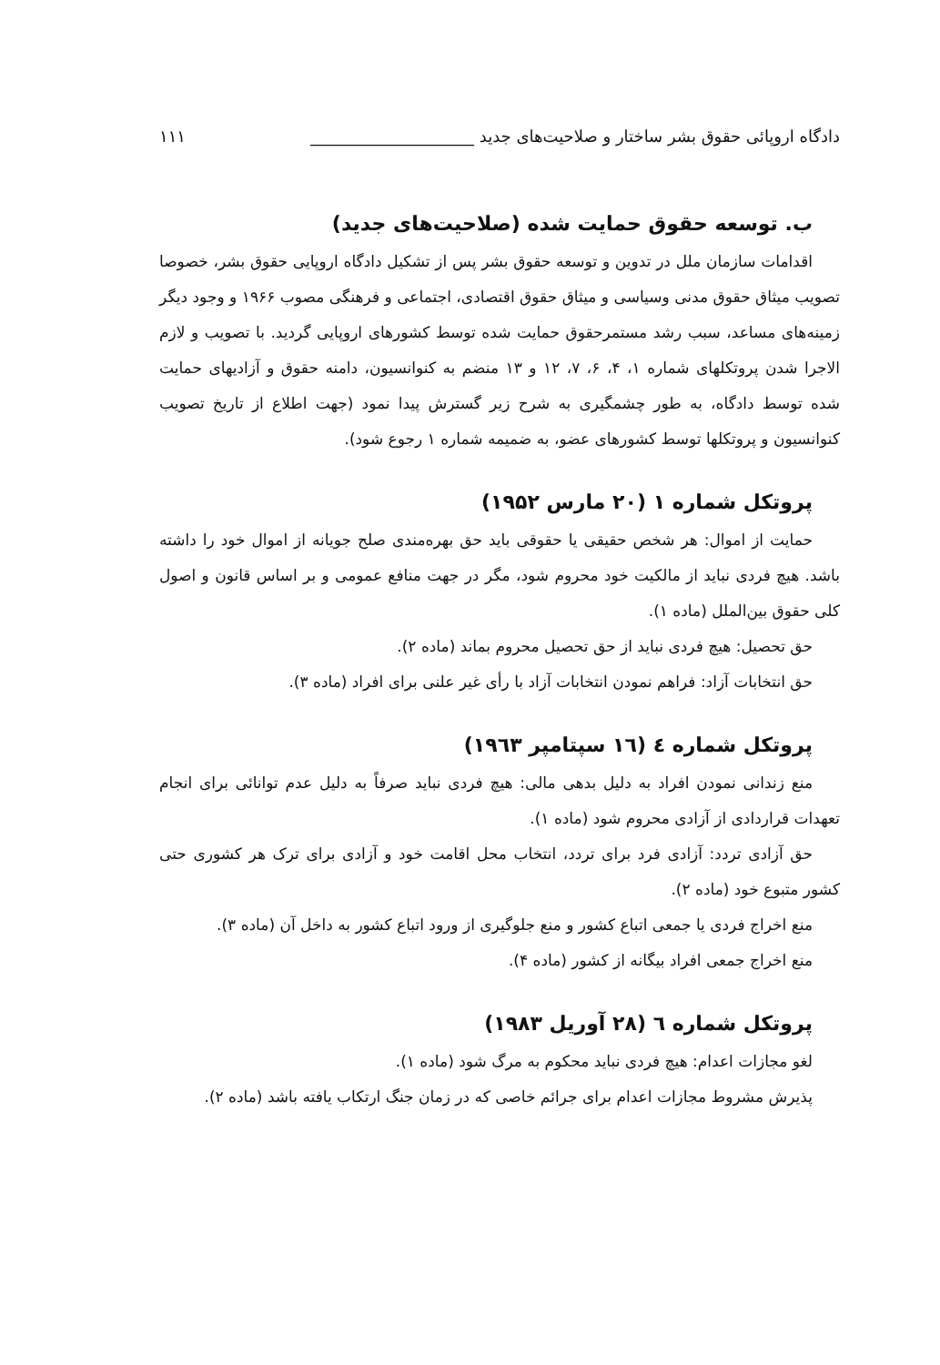دادگاه اروپائی حقوق بشر ساختار و صلاحیت‌های جدید ____________________ ۱۱۱
ب. توسعه حقوق حمایت شده (صلاحیت‌های جدید)
اقدامات سازمان ملل در تدوین و توسعه حقوق بشر پس از تشکیل دادگاه اروپایی حقوق بشر، خصوصا تصویب میثاق حقوق مدنی وسیاسی و میثاق حقوق اقتصادی، اجتماعی و فرهنگی مصوب ۱۹۶۶ و وجود دیگر زمینه‌های مساعد، سبب رشد مستمرحقوق حمایت شده توسط کشورهای اروپایی گردید. با تصویب و لازم الاجرا شدن پروتکلهای شماره ۱، ۴، ۶، ۷، ۱۲ و ۱۳ منضم به کنوانسیون، دامنه حقوق و آزادیهای حمایت شده توسط دادگاه، به طور چشمگیری به شرح زیر گسترش پیدا نمود (جهت اطلاع از تاریخ تصویب کنوانسیون و پروتکلها توسط کشورهای عضو، به ضمیمه شماره ۱ رجوع شود).
پروتکل شماره ۱ (۲۰ مارس ۱۹۵۲)
حمایت از اموال: هر شخص حقیقی یا حقوقی باید حق بهره‌مندی صلح جویانه از اموال خود را داشته باشد. هیچ فردی نباید از مالکیت خود محروم شود، مگر در جهت منافع عمومی و بر اساس قانون و اصول کلی حقوق بین‌الملل (ماده ۱).
حق تحصیل: هیچ فردی نباید از حق تحصیل محروم بماند (ماده ۲).
حق انتخابات آزاد: فراهم نمودن انتخابات آزاد با رأی غیر علنی برای افراد (ماده ۳).
پروتکل شماره ٤ (١٦ سپتامپر ١٩٦٣)
منع زندانی نمودن افراد به دلیل بدهی مالی: هیچ فردی نباید صرفاً به دلیل عدم توانائی برای انجام تعهدات قراردادی از آزادی محروم شود (ماده ۱).
حق آزادی تردد: آزادی فرد برای تردد، انتخاب محل اقامت خود و آزادی برای ترک هر کشوری حتی کشور متبوع خود (ماده ۲).
منع اخراج فردی یا جمعی اتباع کشور و منع جلوگیری از ورود اتباع کشور به داخل آن (ماده ۳).
منع اخراج جمعی افراد بیگانه از کشور (ماده ۴).
پروتکل شماره ٦ (۲۸ آوریل ۱۹۸۳)
لغو مجازات اعدام: هیچ فردی نباید محکوم به مرگ شود (ماده ۱).
پذیرش مشروط مجازات اعدام برای جرائم خاصی که در زمان جنگ ارتکاب یافته باشد (ماده ۲).